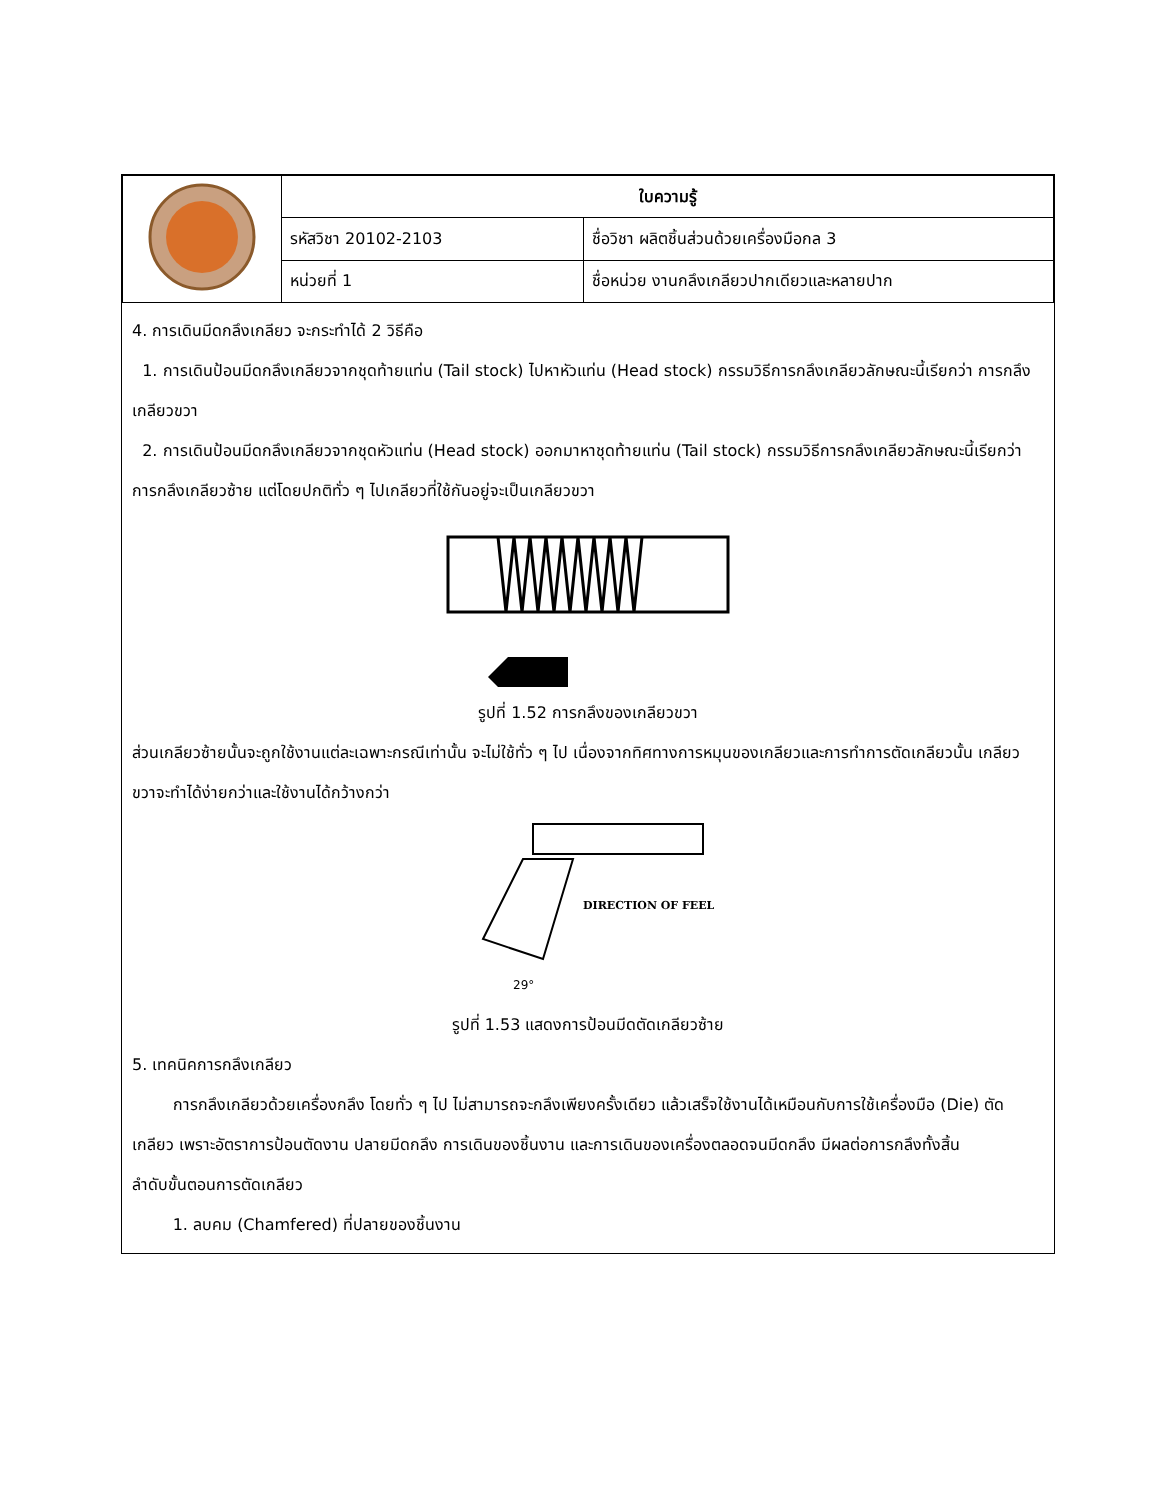| | ใบความรู้ | |
| | รหัสวิชา 20102-2103 | ชื่อวิชา ผลิตชิ้นส่วนด้วยเครื่องมือกล 3 |
| | หน่วยที่ 1 | ชื่อหน่วย งานกลึงเกลียวปากเดียวและหลายปาก |
4. การเดินมีดกลึงเกลียว จะกระทำได้ 2 วิธีคือ
1. การเดินป้อนมีดกลึงเกลียวจากชุดท้ายแท่น (Tail stock) ไปหาหัวแท่น (Head stock) กรรมวิธีการกลึงเกลียวลักษณะนี้เรียกว่า การกลึงเกลียวขวา
2. การเดินป้อนมีดกลึงเกลียวจากชุดหัวแท่น (Head stock) ออกมาหาชุดท้ายแท่น (Tail stock) กรรมวิธีการกลึงเกลียวลักษณะนี้เรียกว่า การกลึงเกลียวซ้าย แต่โดยปกติทั่ว ๆ ไปเกลียวที่ใช้กันอยู่จะเป็นเกลียวขวา
รูปที่ 1.52 การกลึงของเกลียวขวา
ส่วนเกลียวซ้ายนั้นจะถูกใช้งานแต่ละเฉพาะกรณีเท่านั้น จะไม่ใช้ทั่ว ๆ ไป เนื่องจากทิศทางการหมุนของเกลียวและการทำการตัดเกลียวนั้น เกลียวขวาจะทำได้ง่ายกว่าและใช้งานได้กว้างกว่า
DIRECTION OF FEEL
29°
รูปที่ 1.53 แสดงการป้อนมีดตัดเกลียวซ้าย
5. เทคนิคการกลึงเกลียว
การกลึงเกลียวด้วยเครื่องกลึง โดยทั่ว ๆ ไป ไม่สามารถจะกลึงเพียงครั้งเดียว แล้วเสร็จใช้งานได้เหมือนกับการใช้เครื่องมือ (Die) ตัดเกลียว เพราะอัตราการป้อนตัดงาน ปลายมีดกลึง การเดินของชิ้นงาน และการเดินของเครื่องตลอดจนมีดกลึง มีผลต่อการกลึงทั้งสิ้น
ลำดับขั้นตอนการตัดเกลียว
1. ลบคม (Chamfered) ที่ปลายของชิ้นงาน